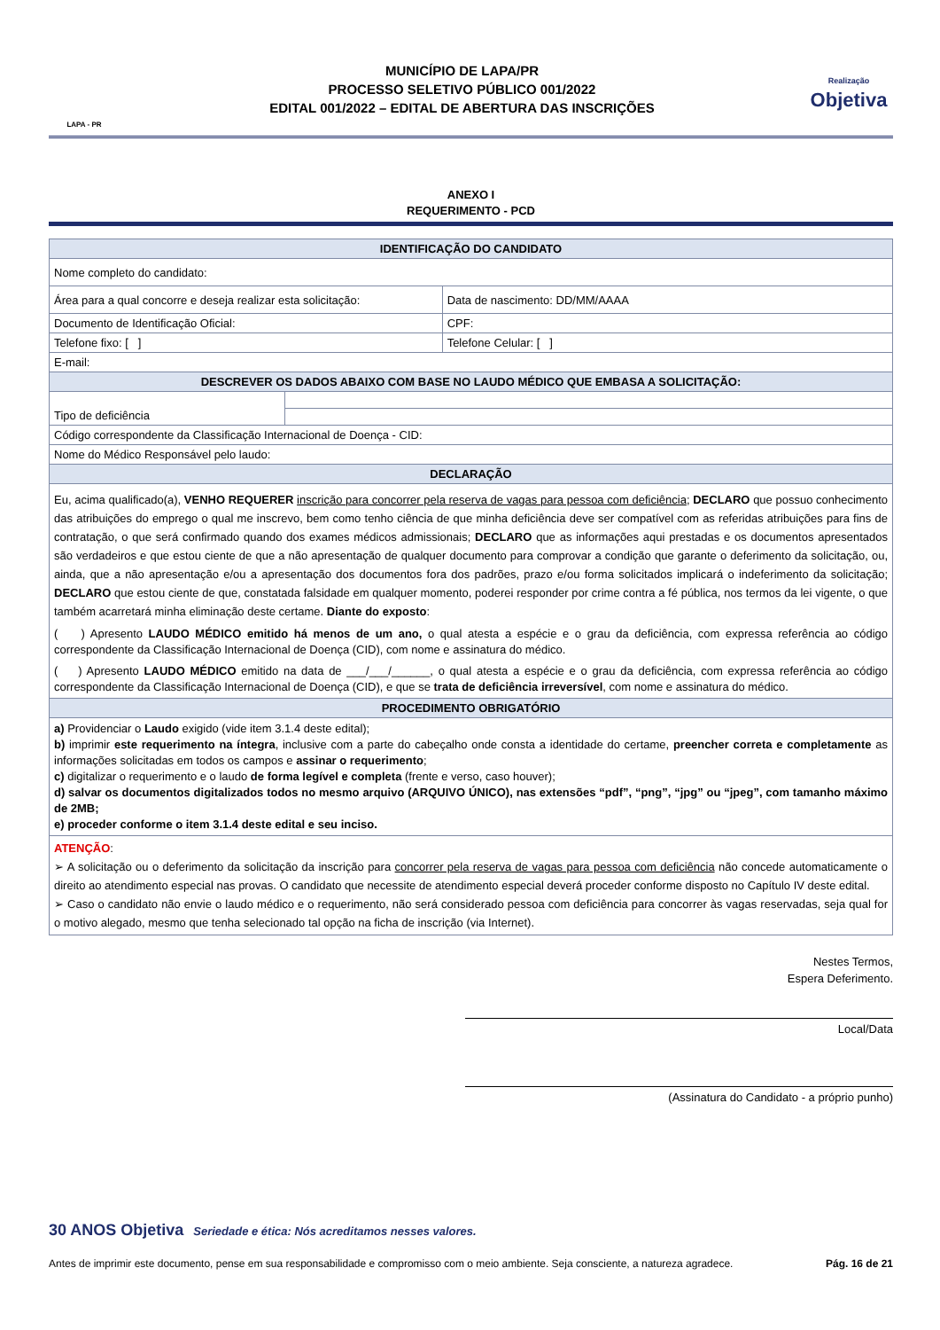LAPA - PR
MUNICÍPIO DE LAPA/PR
PROCESSO SELETIVO PÚBLICO 001/2022
EDITAL 001/2022 – EDITAL DE ABERTURA DAS INSCRIÇÕES
Realização
Objetiva
ANEXO I
REQUERIMENTO - PCD
| IDENTIFICAÇÃO DO CANDIDATO | | |
| --- | --- | --- |
| Nome completo do candidato: | | |
| Área para a qual concorre e deseja realizar esta solicitação: | | Data de nascimento: DD/MM/AAAA |
| Documento de Identificação Oficial: | | CPF: |
| Telefone fixo: [ ] | | Telefone Celular: [ ] |
| E-mail: | | |
| DESCREVER OS DADOS ABAIXO COM BASE NO LAUDO MÉDICO QUE EMBASA A SOLICITAÇÃO: | | |
| Tipo de deficiência | | |
| Código correspondente da Classificação Internacional de Doença - CID: | | |
| Nome do Médico Responsável pelo laudo: | | |
| DECLARAÇÃO | | |
| Eu, acima qualificado(a), VENHO REQUERER inscrição para concorrer pela reserva de vagas para pessoa com deficiência ; DECLARO que possuo conhecimento das atribuições do emprego o qual me inscrevo, bem como tenho ciência de que minha deficiência deve ser compatível com as referidas atribuições para fins de contratação, o que será confirmado quando dos exames médicos admissionais; DECLARO que as informações aqui prestadas e os documentos apresentados são verdadeiros e que estou ciente de que a não apresentação de qualquer documento para comprovar a condição que garante o deferimento da solicitação, ou, ainda, que a não apresentação e/ou a apresentação dos documentos fora dos padrões, prazo e/ou forma solicitados implicará o indeferimento da solicitação; DECLARO que estou ciente de que, constatada falsidade em qualquer momento, poderei responder por crime contra a fé pública, nos termos da lei vigente, o que também acarretará minha eliminação deste certame. Diante do exposto : ( ) Apresento LAUDO MÉDICO emitido há menos de um ano, o qual atesta a espécie e o grau da deficiência, com expressa referência ao código correspondente da Classificação Internacional de Doença (CID), com nome e assinatura do médico. ( ) Apresento LAUDO MÉDICO emitido na data de ___/___/______, o qual atesta a espécie e o grau da deficiência, com expressa referência ao código correspondente da Classificação Internacional de Doença (CID), e que se trata de deficiência irreversível , com nome e assinatura do médico. | | |
| PROCEDIMENTO OBRIGATÓRIO | | |
| a) Providenciar o Laudo exigido (vide item 3.1.4 deste edital); b) imprimir este requerimento na íntegra , inclusive com a parte do cabeçalho onde consta a identidade do certame, preencher correta e completamente as informações solicitadas em todos os campos e assinar o requerimento ; c) digitalizar o requerimento e o laudo de forma legível e completa (frente e verso, caso houver); d) salvar os documentos digitalizados todos no mesmo arquivo (ARQUIVO ÚNICO), nas extensões “pdf”, “png”, “jpg” ou “jpeg”, com tamanho máximo de 2MB; e) proceder conforme o item 3.1.4 deste edital e seu inciso. | | |
| ATENÇÃO : ➢ A solicitação ou o deferimento da solicitação da inscrição para concorrer pela reserva de vagas para pessoa com deficiência não concede automaticamente o direito ao atendimento especial nas provas. O candidato que necessite de atendimento especial deverá proceder conforme disposto no Capítulo IV deste edital. ➢ Caso o candidato não envie o laudo médico e o requerimento, não será considerado pessoa com deficiência para concorrer às vagas reservadas, seja qual for o motivo alegado, mesmo que tenha selecionado tal opção na ficha de inscrição (via Internet). | | |
Nestes Termos,
Espera Deferimento.
Local/Data
(Assinatura do Candidato - a próprio punho)
30 ANOS Objetiva Seriedade e ética: Nós acreditamos nesses valores.
Antes de imprimir este documento, pense em sua responsabilidade e compromisso com o meio ambiente. Seja consciente, a natureza agradece. Pág. 16 de 21